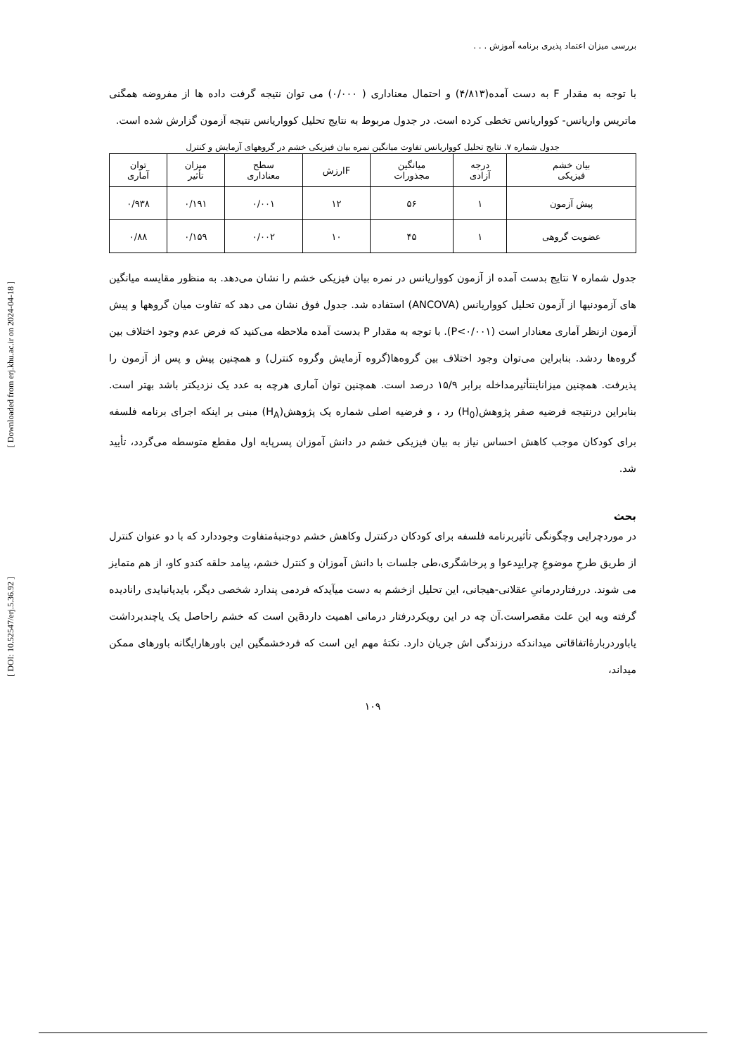بررسی میزان اعتماد پذیری برنامه آموزش . . .
با توجه به مقدار F به دست آمده(۴/۸۱۳) و احتمال معناداری ( ۰/۰۰۰) می توان نتیجه گرفت داده ها از مفروضه همگنی ماتریس واریانس- کوواریانس تخطی کرده است. در جدول مربوط به نتایج تحلیل کوواریانس نتیجه آزمون گزارش شده است.
جدول شماره ۷. نتایج تحلیل کوواریانس تفاوت میانگین نمره بیان فیزیکی خشم در گروههای آزمایش و کنترل
| بیان خشم فیزیکی | درجه آزادی | میانگین مجذورات | Fارزش | سطح معناداری | میزان تأثیر | توان آماری |
| --- | --- | --- | --- | --- | --- | --- |
| پیش آزمون | ۱ | ۵۶ | ۱۲ | ۰/۰۰۱ | ۰/۱۹۱ | ۰/۹۳۸ |
| عضویت گروهی | ۱ | ۴۵ | ۱۰ | ۰/۰۰۲ | ۰/۱۵۹ | ۰/۸۸ |
جدول شماره ۷ نتایج بدست آمده از آزمون کوواریانس در نمره بیان فیزیکی خشم را نشان می‌دهد. به منظور مقایسه میانگین های آزمودنیها از آزمون تحلیل کوواریانس (ANCOVA) استفاده شد. جدول فوق نشان می دهد که تفاوت میان گروهها و پیش آزمون ازنظر آماری معنادار است (P<۰/۰۰۱). با توجه به مقدار P بدست آمده ملاحظه می‌کنید که فرض عدم وجود اختلاف بین گروه‌ها ردشد. بنابراین می‌توان وجود اختلاف بین گروه‌ها(گروه آزمایش وگروه کنترل) و همچنین پیش و پس از آزمون را پذیرفت. همچنین میزاناینتأثیرمداخله برابر ۱۵/۹ درصد است. همچنین توان آماری هرچه به عدد یک نزدیکتر باشد بهتر است. بنابراین درنتیجه فرضیه صفر پژوهش(H<sub>0</sub>) رد ، و فرضیه اصلی شماره یک پژوهش(H<sub>A</sub>) مبنی بر اینکه اجرای برنامه فلسفه برای کودکان موجب کاهش احساس نیاز به بیان فیزیکی خشم در دانش آموزان پسرپایه اول مقطع متوسطه می‌گردد، تأیید شد.
بحث
در موردچرایی وچگونگی تأثیربرنامه فلسفه برای کودکان درکنترل وکاهش خشم دوجنبۀمتفاوت وجوددارد که با دو عنوان کنترل از طریق طرحِ موضوعِ چراییِدعوا و پرخاشگری،طی جلسات با دانش آموزان و کنترل خشم، پیامد حلقه کندو کاو، از هم متمایز می شوند. دررفتاردرمانیِ عقلانی-هیجانی، این تحلیل ازخشم به دست میآیدکه فردمی پندارد شخصی دیگر، بایدیانبایدی رانادیده گرفته وبه این علت مقصراست.آن چه در این رویکردرفتار درمانی اهمیت داردāین است که خشم راحاصل یک یاچندبرداشت یاباوردربارۀاتفاقاتی میداندکه درزندگی اش جریان دارد. نکتۀ مهم این است که فردخشمگین این باورهارایگانه باورهای ممکن میداند،
۱۰۹
[ DOI: 10.52547/erj.5.36.92 ]
[ Downloaded from erj.khu.ac.ir on 2024-04-18 ]